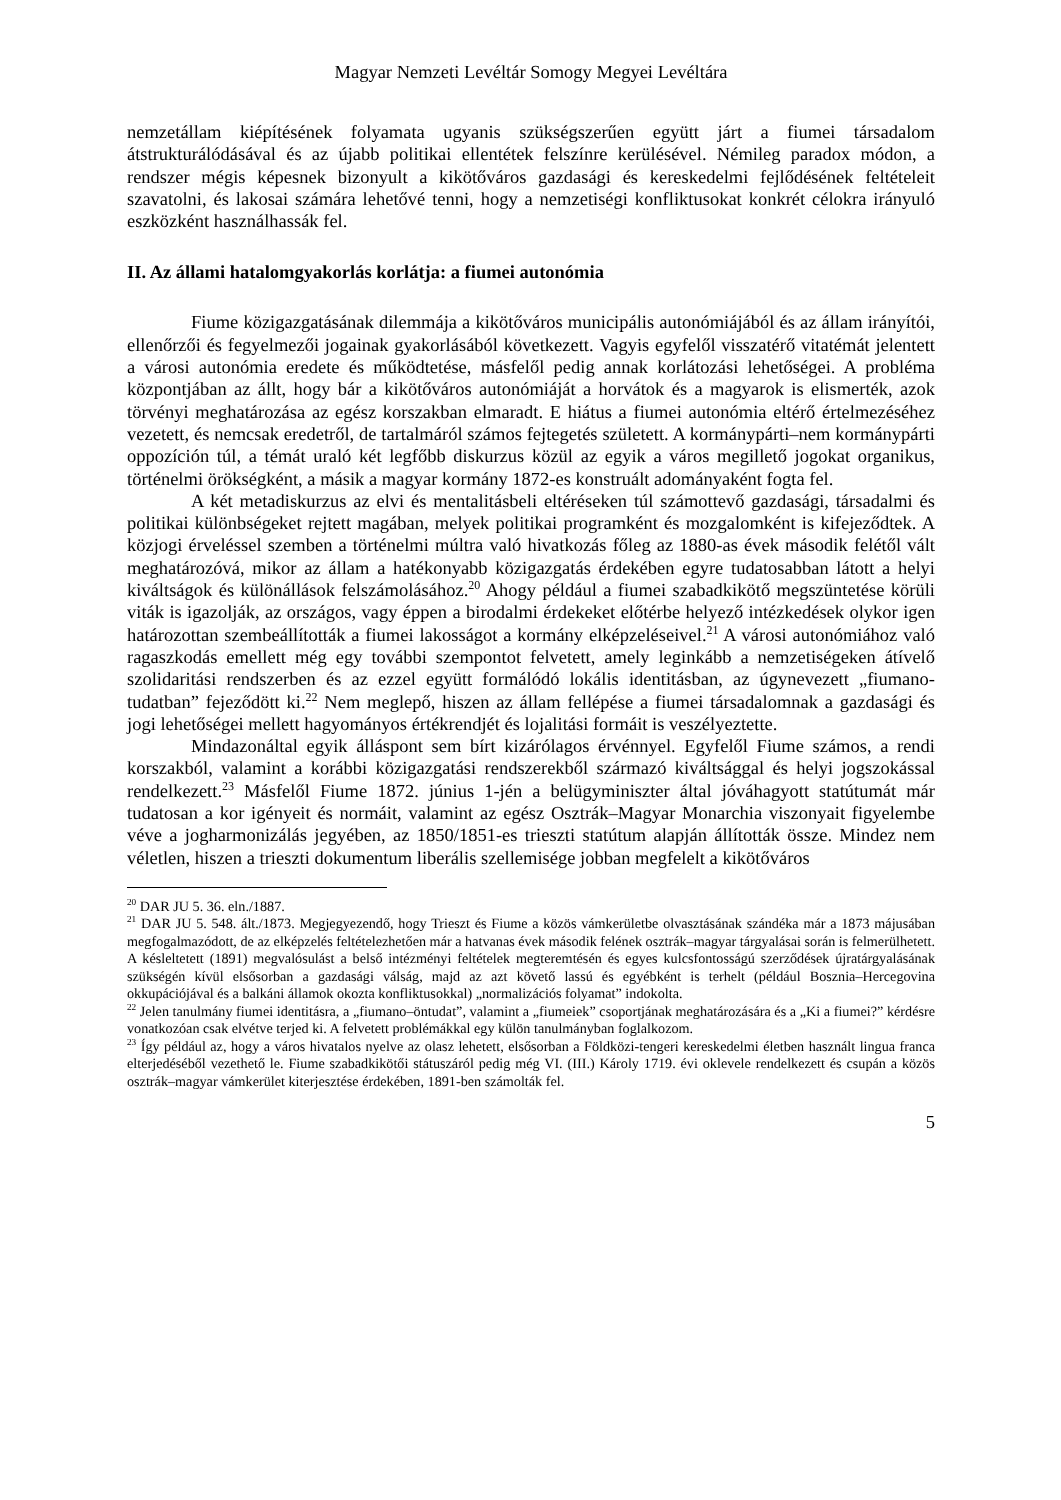Magyar Nemzeti Levéltár Somogy Megyei Levéltára
nemzetállam kiépítésének folyamata ugyanis szükségszerűen együtt járt a fiumei társadalom átstrukturálódásával és az újabb politikai ellentétek felszínre kerülésével. Némileg paradox módon, a rendszer mégis képesnek bizonyult a kikötőváros gazdasági és kereskedelmi fejlődésének feltételeit szavatolni, és lakosai számára lehetővé tenni, hogy a nemzetiségi konfliktusokat konkrét célokra irányuló eszközként használhassák fel.
II. Az állami hatalomgyakorlás korlátja: a fiumei autonómia
Fiume közigazgatásának dilemmája a kikötőváros municipális autonómiájából és az állam irányítói, ellenőrzői és fegyelmezői jogainak gyakorlásából következett. Vagyis egyfelől visszatérő vitatémát jelentett a városi autonómia eredete és működtetése, másfelől pedig annak korlátozási lehetőségei. A probléma központjában az állt, hogy bár a kikötőváros autonómiáját a horvátok és a magyarok is elismerték, azok törvényi meghatározása az egész korszakban elmaradt. E hiátus a fiumei autonómia eltérő értelmezéséhez vezetett, és nemcsak eredetről, de tartalmáról számos fejtegetés született. A kormánypárti–nem kormánypárti oppozíción túl, a témát uraló két legfőbb diskurzus közül az egyik a város megillető jogokat organikus, történelmi örökségként, a másik a magyar kormány 1872-es konstruált adományaként fogta fel.
A két metadiskurzus az elvi és mentalitásbeli eltéréseken túl számottevő gazdasági, társadalmi és politikai különbségeket rejtett magában, melyek politikai programként és mozgalomként is kifejeződtek. A közjogi érveléssel szemben a történelmi múltra való hivatkozás főleg az 1880-as évek második felétől vált meghatározóvá, mikor az állam a hatékonyabb közigazgatás érdekében egyre tudatosabban látott a helyi kiváltságok és különállások felszámolásához.<sup>20</sup> Ahogy például a fiumei szabadkikötő megszüntetése körüli viták is igazolják, az országos, vagy éppen a birodalmi érdekeket előtérbe helyező intézkedések olykor igen határozottan szembeállították a fiumei lakosságot a kormány elképzeléseivel.<sup>21</sup> A városi autonómiához való ragaszkodás emellett még egy további szempontot felvetett, amely leginkább a nemzetiségeken átívelő szolidaritási rendszerben és az ezzel együtt formálódó lokális identitásban, az úgynevezett „fiumano-tudatban” fejeződött ki.<sup>22</sup> Nem meglepő, hiszen az állam fellépése a fiumei társadalomnak a gazdasági és jogi lehetőségei mellett hagyományos értékrendjét és lojalitási formáit is veszélyeztette.
Mindazonáltal egyik álláspont sem bírt kizárólagos érvénnyel. Egyfelől Fiume számos, a rendi korszakból, valamint a korábbi közigazgatási rendszerekből származó kiváltsággal és helyi jogszokással rendelkezett.<sup>23</sup> Másfelől Fiume 1872. június 1-jén a belügyminiszter által jóváhagyott statútumát már tudatosan a kor igényeit és normáit, valamint az egész Osztrák–Magyar Monarchia viszonyait figyelembe véve a jogharmonizálás jegyében, az 1850/1851-es trieszti statútum alapján állították össze. Mindez nem véletlen, hiszen a trieszti dokumentum liberális szellemisége jobban megfelelt a kikötőváros
<sup>20</sup> DAR JU 5. 36. eln./1887.
<sup>21</sup> DAR JU 5. 548. ált./1873. Megjegyezendő, hogy Trieszt és Fiume a közös vámkerületbe olvasztásának szándéka már a 1873 májusában megfogalmazódott, de az elképzelés feltételezhetően már a hatvanas évek második felének osztrák–magyar tárgyalásai során is felmerülhetett. A késleltetett (1891) megvalósulást a belső intézményi feltételek megteremtésén és egyes kulcsfontosságú szerződések újratárgyalásának szükségén kívül elsősorban a gazdasági válság, majd az azt követő lassú és egyébként is terhelt (például Bosznia–Hercegovina okkupációjával és a balkáni államok okozta konfliktusokkal) „normalizációs folyamat” indokolta.
<sup>22</sup> Jelen tanulmány fiumei identitásra, a „fiumano–öntudat”, valamint a „fiumeiek” csoportjának meghatározására és a „Ki a fiumei?” kérdésre vonatkozóan csak elvétve terjed ki. A felvetett problémákkal egy külön tanulmányban foglalkozom.
<sup>23</sup> Így például az, hogy a város hivatalos nyelve az olasz lehetett, elsősorban a Földközi-tengeri kereskedelmi életben használt lingua franca elterjedéséből vezethető le. Fiume szabadkikötői státuszáról pedig még VI. (III.) Károly 1719. évi oklevele rendelkezett és csupán a közös osztrák–magyar vámkerület kiterjesztése érdekében, 1891-ben számolták fel.
5